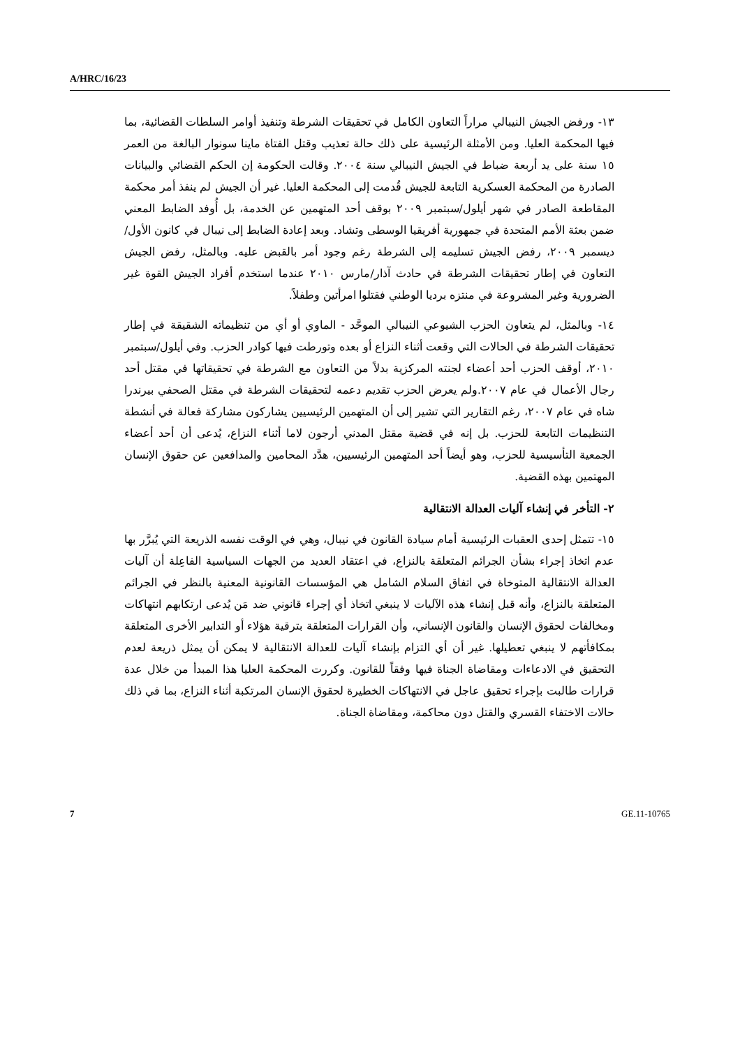A/HRC/16/23
١٣- ورفض الجيش النيبالي مراراً التعاون الكامل في تحقيقات الشرطة وتنفيذ أوامر السلطات القضائية، بما فيها المحكمة العليا. ومن الأمثلة الرئيسية على ذلك حالة تعذيب وقتل الفتاة ماينا سونوار البالغة من العمر ١٥ سنة على يد أربعة ضباط في الجيش النيبالي سنة ٢٠٠٤. وقالت الحكومة إن الحكم القضائي والبيانات الصادرة من المحكمة العسكرية التابعة للجيش قُدمت إلى المحكمة العليا. غير أن الجيش لم ينفذ أمر محكمة المقاطعة الصادر في شهر أيلول/سبتمبر ٢٠٠٩ بوقف أحد المتهمين عن الخدمة، بل أُوفد الضابط المعني ضمن بعثة الأمم المتحدة في جمهورية أفريقيا الوسطى وتشاد. وبعد إعادة الضابط إلى نيبال في كانون الأول/ديسمبر ٢٠٠٩، رفض الجيش تسليمه إلى الشرطة رغم وجود أمر بالقبض عليه. وبالمثل، رفض الجيش التعاون في إطار تحقيقات الشرطة في حادث آذار/مارس ٢٠١٠ عندما استخدم أفراد الجيش القوة غير الضرورية وغير المشروعة في منتزه برديا الوطني فقتلوا امرأتين وطفلاً.
١٤- وبالمثل، لم يتعاون الحزب الشيوعي النيبالي الموحَّد - الماوي أو أي من تنظيماته الشقيقة في إطار تحقيقات الشرطة في الحالات التي وقعت أثناء النزاع أو بعده وتورطت فيها كوادر الحزب. وفي أيلول/سبتمبر ٢٠١٠، أوقف الحزب أحد أعضاء لجنته المركزية بدلاً من التعاون مع الشرطة في تحقيقاتها في مقتل أحد رجال الأعمال في عام ٢٠٠٧.ولم يعرض الحزب تقديم دعمه لتحقيقات الشرطة في مقتل الصحفي بيرندرا شاه في عام ٢٠٠٧، رغم التقارير التي تشير إلى أن المتهمين الرئيسيين يشاركون مشاركة فعالة في أنشطة التنظيمات التابعة للحزب. بل إنه في قضية مقتل المدني أرجون لاما أثناء النزاع، يُدعى أن أحد أعضاء الجمعية التأسيسية للحزب، وهو أيضاً أحد المتهمين الرئيسيين، هدَّد المحامين والمدافعين عن حقوق الإنسان المهتمين بهذه القضية.
٢- التأخر في إنشاء آليات العدالة الانتقالية
١٥- تتمثل إحدى العقبات الرئيسية أمام سيادة القانون في نيبال، وهي في الوقت نفسه الذريعة التي يُبرَّر بها عدم اتخاذ إجراء بشأن الجرائم المتعلقة بالنزاع، في اعتقاد العديد من الجهات السياسية الفاعِلة أن آليات العدالة الانتقالية المتوخاة في اتفاق السلام الشامل هي المؤسسات القانونية المعنية بالنظر في الجرائم المتعلقة بالنزاع، وأنه قبل إنشاء هذه الآليات لا ينبغي اتخاذ أي إجراء قانوني ضد مَن يُدعى ارتكابهم انتهاكات ومخالفات لحقوق الإنسان والقانون الإنساني، وأن القرارات المتعلقة بترقية هؤلاء أو التدابير الأخرى المتعلقة بمكافأتهم لا ينبغي تعطيلها. غير أن أي التزام بإنشاء آليات للعدالة الانتقالية لا يمكن أن يمثل ذريعة لعدم التحقيق في الادعاءات ومقاضاة الجناة فيها وفقاً للقانون. وكررت المحكمة العليا هذا المبدأ من خلال عدة قرارات طالبت بإجراء تحقيق عاجل في الانتهاكات الخطيرة لحقوق الإنسان المرتكبة أثناء النزاع، بما في ذلك حالات الاختفاء القسري والقتل دون محاكمة، ومقاضاة الجناة.
7 GE.11-10765